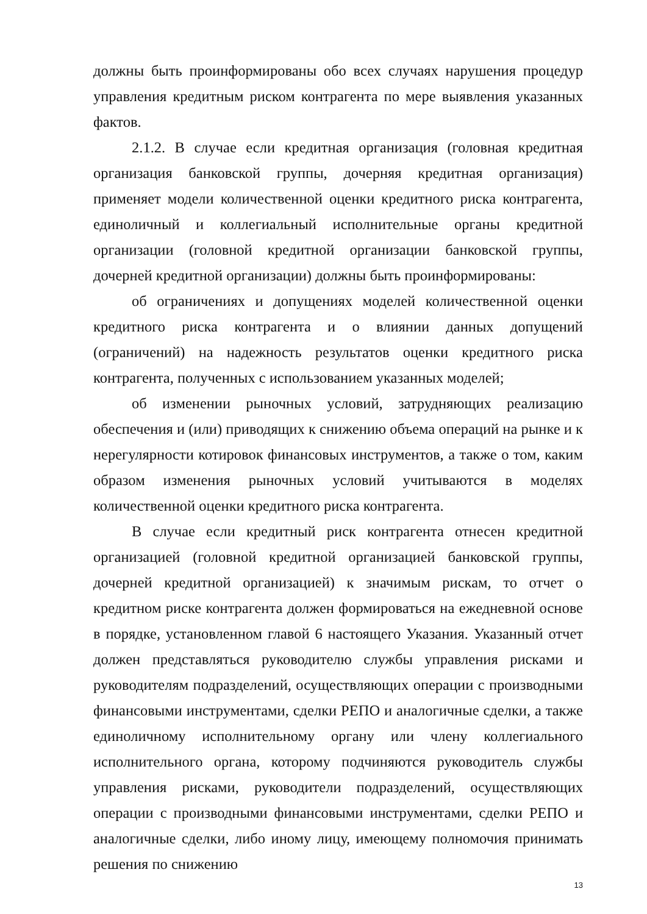должны быть проинформированы обо всех случаях нарушения процедур управления кредитным риском контрагента по мере выявления указанных фактов.
2.1.2. В случае если кредитная организация (головная кредитная организация банковской группы, дочерняя кредитная организация) применяет модели количественной оценки кредитного риска контрагента, единоличный и коллегиальный исполнительные органы кредитной организации (головной кредитной организации банковской группы, дочерней кредитной организации) должны быть проинформированы:
об ограничениях и допущениях моделей количественной оценки кредитного риска контрагента и о влиянии данных допущений (ограничений) на надежность результатов оценки кредитного риска контрагента, полученных с использованием указанных моделей;
об изменении рыночных условий, затрудняющих реализацию обеспечения и (или) приводящих к снижению объема операций на рынке и к нерегулярности котировок финансовых инструментов, а также о том, каким образом изменения рыночных условий учитываются в моделях количественной оценки кредитного риска контрагента.
В случае если кредитный риск контрагента отнесен кредитной организацией (головной кредитной организацией банковской группы, дочерней кредитной организацией) к значимым рискам, то отчет о кредитном риске контрагента должен формироваться на ежедневной основе в порядке, установленном главой 6 настоящего Указания. Указанный отчет должен представляться руководителю службы управления рисками и руководителям подразделений, осуществляющих операции с производными финансовыми инструментами, сделки РЕПО и аналогичные сделки, а также единоличному исполнительному органу или члену коллегиального исполнительного органа, которому подчиняются руководитель службы управления рисками, руководители подразделений, осуществляющих операции с производными финансовыми инструментами, сделки РЕПО и аналогичные сделки, либо иному лицу, имеющему полномочия принимать решения по снижению
13